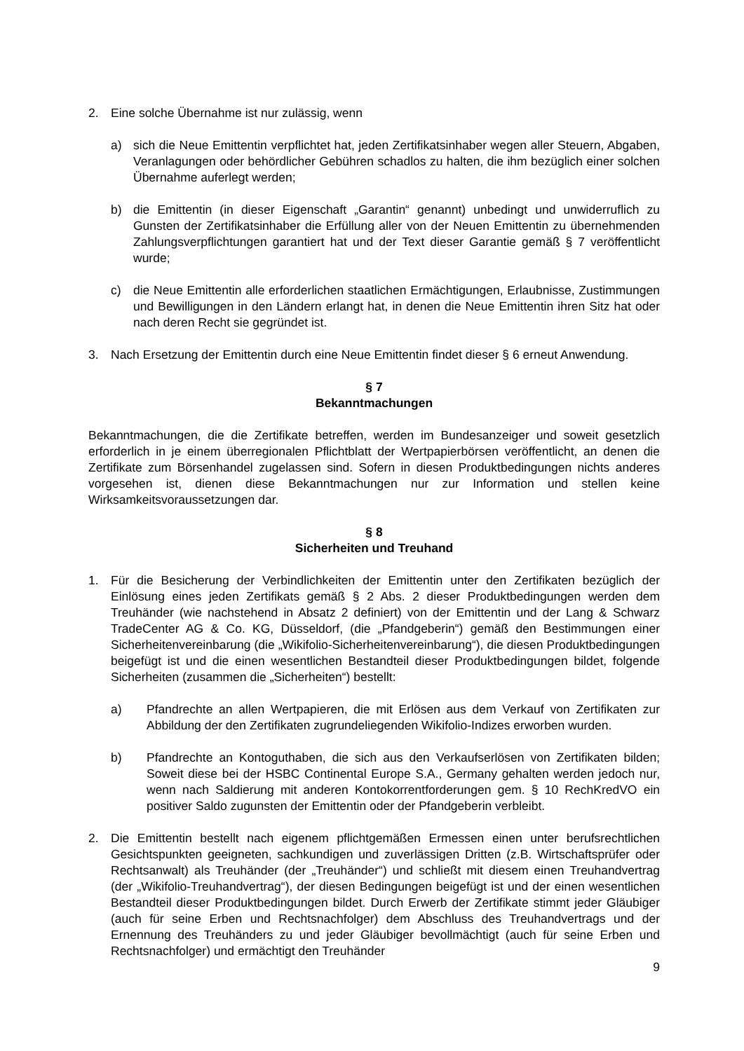2. Eine solche Übernahme ist nur zulässig, wenn
a) sich die Neue Emittentin verpflichtet hat, jeden Zertifikatsinhaber wegen aller Steuern, Abgaben, Veranlagungen oder behördlicher Gebühren schadlos zu halten, die ihm bezüglich einer solchen Übernahme auferlegt werden;
b) die Emittentin (in dieser Eigenschaft „Garantin“ genannt) unbedingt und unwiderruflich zu Gunsten der Zertifikatsinhaber die Erfüllung aller von der Neuen Emittentin zu übernehmenden Zahlungsverpflichtungen garantiert hat und der Text dieser Garantie gemäß § 7 veröffentlicht wurde;
c) die Neue Emittentin alle erforderlichen staatlichen Ermächtigungen, Erlaubnisse, Zustimmungen und Bewilligungen in den Ländern erlangt hat, in denen die Neue Emittentin ihren Sitz hat oder nach deren Recht sie gegründet ist.
3. Nach Ersetzung der Emittentin durch eine Neue Emittentin findet dieser § 6 erneut Anwendung.
§ 7
Bekanntmachungen
Bekanntmachungen, die die Zertifikate betreffen, werden im Bundesanzeiger und soweit gesetzlich erforderlich in je einem überregionalen Pflichtblatt der Wertpapierbörsen veröffentlicht, an denen die Zertifikate zum Börsenhandel zugelassen sind. Sofern in diesen Produktbedingungen nichts anderes vorgesehen ist, dienen diese Bekanntmachungen nur zur Information und stellen keine Wirksamkeitsvoraussetzungen dar.
§ 8
Sicherheiten und Treuhand
1. Für die Besicherung der Verbindlichkeiten der Emittentin unter den Zertifikaten bezüglich der Einlösung eines jeden Zertifikats gemäß § 2 Abs. 2 dieser Produktbedingungen werden dem Treuhänder (wie nachstehend in Absatz 2 definiert) von der Emittentin und der Lang & Schwarz TradeCenter AG & Co. KG, Düsseldorf, (die „Pfandgeberin“) gemäß den Bestimmungen einer Sicherheitenvereinbarung (die „Wikifolio-Sicherheitenvereinbarung“), die diesen Produktbedingungen beigefügt ist und die einen wesentlichen Bestandteil dieser Produktbedingungen bildet, folgende Sicherheiten (zusammen die „Sicherheiten“) bestellt:
a) Pfandrechte an allen Wertpapieren, die mit Erlösen aus dem Verkauf von Zertifikaten zur Abbildung der den Zertifikaten zugrundeliegenden Wikifolio-Indizes erworben wurden.
b) Pfandrechte an Kontoguthaben, die sich aus den Verkaufserlösen von Zertifikaten bilden; Soweit diese bei der HSBC Continental Europe S.A., Germany gehalten werden jedoch nur, wenn nach Saldierung mit anderen Kontokorrentforderungen gem. § 10 RechKredVO ein positiver Saldo zugunsten der Emittentin oder der Pfandgeberin verbleibt.
2. Die Emittentin bestellt nach eigenem pflichtgemäßen Ermessen einen unter berufsrechtlichen Gesichtspunkten geeigneten, sachkundigen und zuverlässigen Dritten (z.B. Wirtschaftsprüfer oder Rechtsanwalt) als Treuhänder (der „Treuhänder“) und schließt mit diesem einen Treuhandvertrag (der „Wikifolio-Treuhandvertrag“), der diesen Bedingungen beigefügt ist und der einen wesentlichen Bestandteil dieser Produktbedingungen bildet. Durch Erwerb der Zertifikate stimmt jeder Gläubiger (auch für seine Erben und Rechtsnachfolger) dem Abschluss des Treuhandvertrags und der Ernennung des Treuhänders zu und jeder Gläubiger bevollmächtigt (auch für seine Erben und Rechtsnachfolger) und ermächtigt den Treuhänder
9